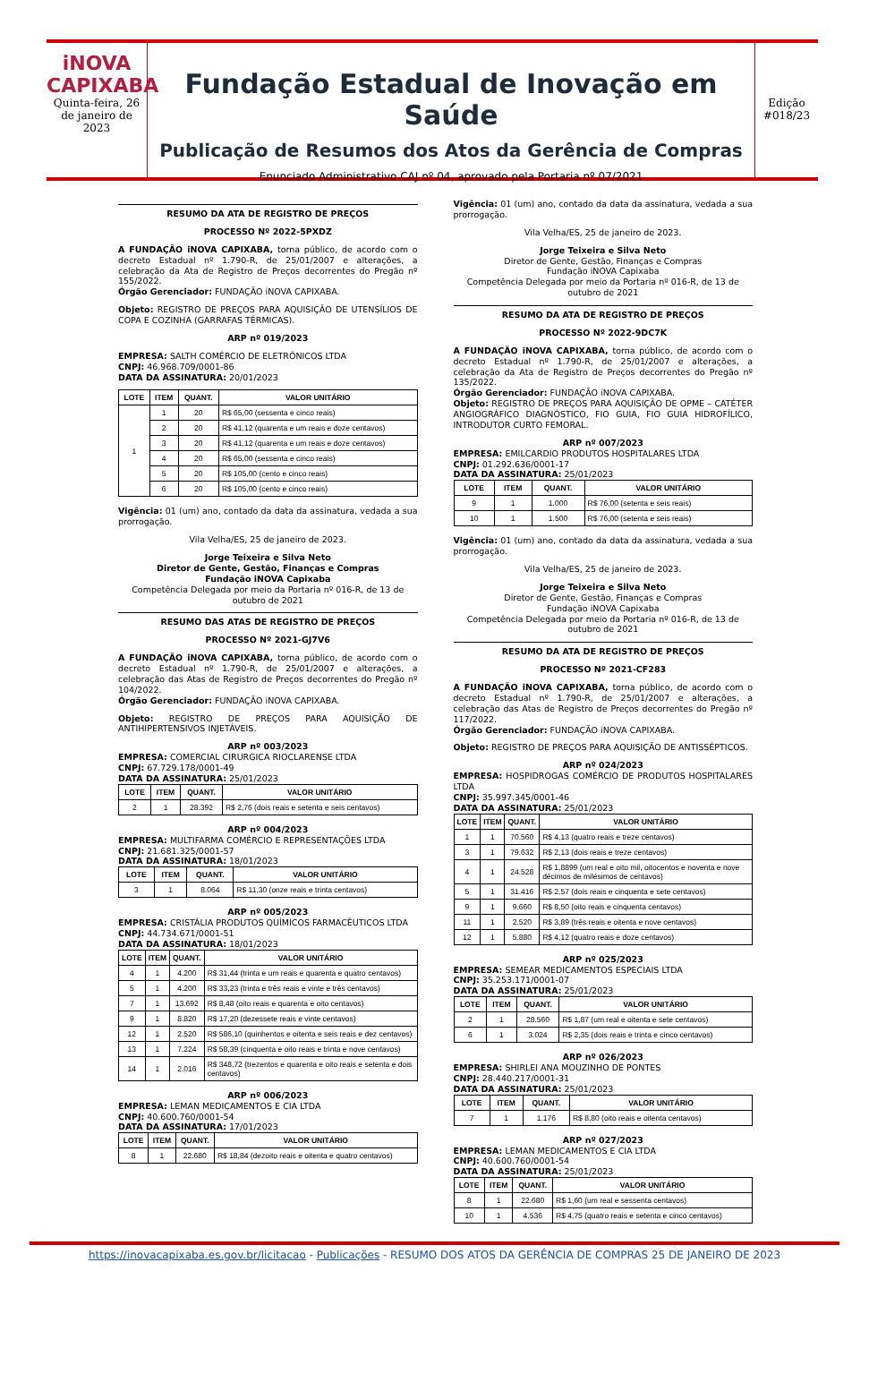iNOVA
CAPIXABA
Quinta-feira, 26 de janeiro de 2023
Fundação Estadual de Inovação em Saúde
Publicação de Resumos dos Atos da Gerência de Compras
Enunciado Administrativo CAJ nº 04, aprovado pela Portaria nº 07/2021
Edição #018/23
RESUMO DA ATA DE REGISTRO DE PREÇOS
PROCESSO Nº 2022-5PXDZ
A FUNDAÇÃO iNOVA CAPIXABA, torna público, de acordo com o decreto Estadual nº 1.790-R, de 25/01/2007 e alterações, a celebração da Ata de Registro de Preços decorrentes do Pregão nº 155/2022.
Órgão Gerenciador: FUNDAÇÃO iNOVA CAPIXABA.
Objeto: REGISTRO DE PREÇOS PARA AQUISIÇÃO DE UTENSÍLIOS DE COPA E COZINHA (GARRAFAS TÉRMICAS).
ARP nº 019/2023
EMPRESA: SALTH COMÉRCIO DE ELETRÔNICOS LTDA
CNPJ: 46.968.709/0001-86
DATA DA ASSINATURA: 20/01/2023
| LOTE | ITEM | QUANT. | VALOR UNITÁRIO |
| --- | --- | --- | --- |
| 1 | 1 | 20 | R$ 65,00 (sessenta e cinco reais) |
| | 2 | 20 | R$ 41,12 (quarenta e um reais e doze centavos) |
| | 3 | 20 | R$ 41,12 (quarenta e um reais e doze centavos) |
| | 4 | 20 | R$ 65,00 (sessenta e cinco reais) |
| | 5 | 20 | R$ 105,00 (cento e cinco reais) |
| | 6 | 20 | R$ 105,00 (cento e cinco reais) |
Vigência: 01 (um) ano, contado da data da assinatura, vedada a sua prorrogação.
Vila Velha/ES, 25 de janeiro de 2023.
Jorge Teixeira e Silva Neto
Diretor de Gente, Gestão, Finanças e Compras
Fundação iNOVA Capixaba
Competência Delegada por meio da Portaria nº 016-R, de 13 de outubro de 2021
RESUMO DAS ATAS DE REGISTRO DE PREÇOS
PROCESSO Nº 2021-GJ7V6
A FUNDAÇÃO iNOVA CAPIXABA, torna público, de acordo com o decreto Estadual nº 1.790-R, de 25/01/2007 e alterações, a celebração das Atas de Registro de Preços decorrentes do Pregão nº 104/2022.
Órgão Gerenciador: FUNDAÇÃO iNOVA CAPIXABA.
Objeto: REGISTRO DE PREÇOS PARA AQUISIÇÃO DE ANTIHIPERTENSIVOS INJETÁVEIS.
ARP nº 003/2023
EMPRESA: COMERCIAL CIRURGICA RIOCLARENSE LTDA
CNPJ: 67.729.178/0001-49
DATA DA ASSINATURA: 25/01/2023
| LOTE | ITEM | QUANT. | VALOR UNITÁRIO |
| --- | --- | --- | --- |
| 2 | 1 | 28.392 | R$ 2,76 (dois reais e setenta e seis centavos) |
ARP nº 004/2023
EMPRESA: MULTIFARMA COMÉRCIO E REPRESENTAÇÕES LTDA
CNPJ: 21.681.325/0001-57
DATA DA ASSINATURA: 18/01/2023
| LOTE | ITEM | QUANT. | VALOR UNITÁRIO |
| --- | --- | --- | --- |
| 3 | 1 | 8.064 | R$ 11,30 (onze reais e trinta centavos) |
ARP nº 005/2023
EMPRESA: CRISTÁLIA PRODUTOS QUÍMICOS FARMACÊUTICOS LTDA
CNPJ: 44.734.671/0001-51
DATA DA ASSINATURA: 18/01/2023
| LOTE | ITEM | QUANT. | VALOR UNITÁRIO |
| --- | --- | --- | --- |
| 4 | 1 | 4.200 | R$ 31,44 (trinta e um reais e quarenta e quatro centavos) |
| 5 | 1 | 4.200 | R$ 33,23 (trinta e três reais e vinte e três centavos) |
| 7 | 1 | 13.692 | R$ 8,48 (oito reais e quarenta e oito centavos) |
| 9 | 1 | 8.820 | R$ 17,20 (dezessete reais e vinte centavos) |
| 12 | 1 | 2.520 | R$ 586,10 (quinhentos e oitenta e seis reais e dez centavos) |
| 13 | 1 | 7.224 | R$ 58,39 (cinquenta e oito reais e trinta e nove centavos) |
| 14 | 1 | 2.016 | R$ 348,72 (trezentos e quarenta e oito reais e setenta e dois centavos) |
ARP nº 006/2023
EMPRESA: LEMAN MEDICAMENTOS E CIA LTDA
CNPJ: 40.600.760/0001-54
DATA DA ASSINATURA: 17/01/2023
| LOTE | ITEM | QUANT. | VALOR UNITÁRIO |
| --- | --- | --- | --- |
| 8 | 1 | 22.680 | R$ 18,84 (dezoito reais e oitenta e quatro centavos) |
Vigência: 01 (um) ano, contado da data da assinatura, vedada a sua prorrogação.
Vila Velha/ES, 25 de janeiro de 2023.
Jorge Teixeira e Silva Neto
Diretor de Gente, Gestão, Finanças e Compras
Fundação iNOVA Capixaba
Competência Delegada por meio da Portaria nº 016-R, de 13 de outubro de 2021
RESUMO DA ATA DE REGISTRO DE PREÇOS
PROCESSO Nº 2022-9DC7K
A FUNDAÇÃO iNOVA CAPIXABA, torna público, de acordo com o decreto Estadual nº 1.790-R, de 25/01/2007 e alterações, a celebração da Ata de Registro de Preços decorrentes do Pregão nº 135/2022.
Órgão Gerenciador: FUNDAÇÃO iNOVA CAPIXABA.
Objeto: REGISTRO DE PREÇOS PARA AQUISIÇÃO DE OPME – CATÉTER ANGIOGRÁFICO DIAGNÓSTICO, FIO GUIA, FIO GUIA HIDROFÍLICO, INTRODUTOR CURTO FEMORAL.
ARP nº 007/2023
EMPRESA: EMILCARDIO PRODUTOS HOSPITALARES LTDA
CNPJ: 01.292.636/0001-17
DATA DA ASSINATURA: 25/01/2023
| LOTE | ITEM | QUANT. | VALOR UNITÁRIO |
| --- | --- | --- | --- |
| 9 | 1 | 1.000 | R$ 76,00 (setenta e seis reais) |
| 10 | 1 | 1.500 | R$ 76,00 (setenta e seis reais) |
Vigência: 01 (um) ano, contado da data da assinatura, vedada a sua prorrogação.
Vila Velha/ES, 25 de janeiro de 2023.
Jorge Teixeira e Silva Neto
Diretor de Gente, Gestão, Finanças e Compras
Fundação iNOVA Capixaba
Competência Delegada por meio da Portaria nº 016-R, de 13 de outubro de 2021
RESUMO DA ATA DE REGISTRO DE PREÇOS
PROCESSO Nº 2021-CF283
A FUNDAÇÃO iNOVA CAPIXABA, torna público, de acordo com o decreto Estadual nº 1.790-R, de 25/01/2007 e alterações, a celebração das Atas de Registro de Preços decorrentes do Pregão nº 117/2022.
Órgão Gerenciador: FUNDAÇÃO iNOVA CAPIXABA.
Objeto: REGISTRO DE PREÇOS PARA AQUISIÇÃO DE ANTISSÉPTICOS.
ARP nº 024/2023
EMPRESA: HOSPIDROGAS COMÉRCIO DE PRODUTOS HOSPITALARES LTDA
CNPJ: 35.997.345/0001-46
DATA DA ASSINATURA: 25/01/2023
| LOTE | ITEM | QUANT. | VALOR UNITÁRIO |
| --- | --- | --- | --- |
| 1 | 1 | 70.560 | R$ 4,13 (quatro reais e treze centavos) |
| 3 | 1 | 79.632 | R$ 2,13 (dois reais e treze centavos) |
| 4 | 1 | 24.528 | R$ 1,8899 (um real e oito mil, oitocentos e noventa e nove décimos de milésimos de centavos) |
| 5 | 1 | 31.416 | R$ 2,57 (dois reais e cinquenta e sete centavos) |
| 9 | 1 | 9.660 | R$ 8,50 (oito reais e cinquenta centavos) |
| 11 | 1 | 2.520 | R$ 3,89 (três reais e oitenta e nove centavos) |
| 12 | 1 | 5.880 | R$ 4,12 (quatro reais e doze centavos) |
ARP nº 025/2023
EMPRESA: SEMEAR MEDICAMENTOS ESPECIAIS LTDA
CNPJ: 35.253.171/0001-07
DATA DA ASSINATURA: 25/01/2023
| LOTE | ITEM | QUANT. | VALOR UNITÁRIO |
| --- | --- | --- | --- |
| 2 | 1 | 28.560 | R$ 1,87 (um real e oitenta e sete centavos) |
| 6 | 1 | 3.024 | R$ 2,35 (dois reais e trinta e cinco centavos) |
ARP nº 026/2023
EMPRESA: SHIRLEI ANA MOUZINHO DE PONTES
CNPJ: 28.440.217/0001-31
DATA DA ASSINATURA: 25/01/2023
| LOTE | ITEM | QUANT. | VALOR UNITÁRIO |
| --- | --- | --- | --- |
| 7 | 1 | 1.176 | R$ 8,80 (oito reais e oitenta centavos) |
ARP nº 027/2023
EMPRESA: LEMAN MEDICAMENTOS E CIA LTDA
CNPJ: 40.600.760/0001-54
DATA DA ASSINATURA: 25/01/2023
| LOTE | ITEM | QUANT. | VALOR UNITÁRIO |
| --- | --- | --- | --- |
| 8 | 1 | 22.680 | R$ 1,60 (um real e sessenta centavos) |
| 10 | 1 | 4.536 | R$ 4,75 (quatro reais e setenta e cinco centavos) |
https://inovacapixaba.es.gov.br/licitacao - Publicações - RESUMO DOS ATOS DA GERÊNCIA DE COMPRAS 25 DE JANEIRO DE 2023